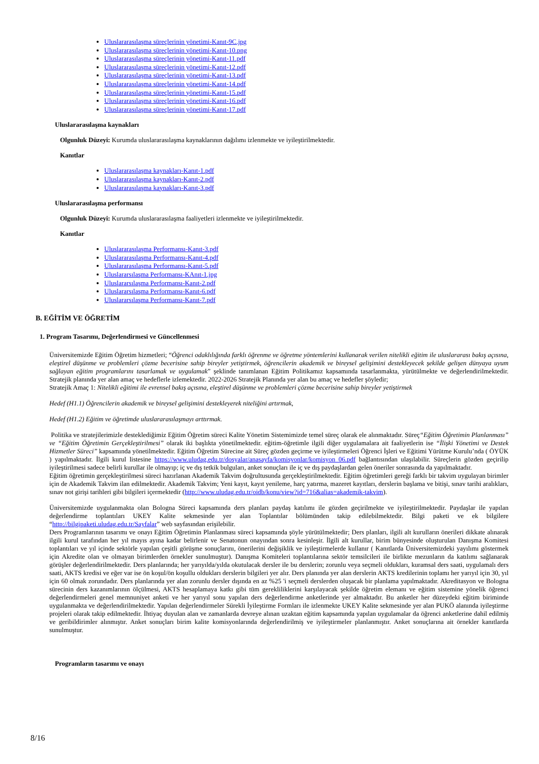Uluslararasılaşma süreçlerinin yönetimi-Kanıt-9C.jpg
Uluslararasılaşma süreçlerinin yönetimi-Kanıt-10.png
Uluslararasılaşma süreçlerinin yönetimi-Kanıt-11.pdf
Uluslararasılaşma süreçlerinin yönetimi-Kanıt-12.pdf
Uluslararasılaşma süreçlerinin yönetimi-Kanıt-13.pdf
Uluslararasılaşma süreçlerinin yönetimi-Kanıt-14.pdf
Uluslararasılaşma süreçlerinin yönetimi-Kanıt-15.pdf
Uluslararasılaşma süreçlerinin yönetimi-Kanıt-16.pdf
Uluslararasılaşma süreçlerinin yönetimi-Kanıt-17.pdf
Uluslararasılaşma kaynakları
Olgunluk Düzeyi: Kurumda uluslararasılaşma kaynaklarının dağılımı izlenmekte ve iyileştirilmektedir.
Kanıtlar
Uluslararasılaşma kaynakları-Kanıt-1.pdf
Uluslararasılaşma kaynakları-Kanıt-2.pdf
Uluslararasılaşma kaynakları-Kanıt-3.pdf
Uluslararasılaşma performansı
Olgunluk Düzeyi: Kurumda uluslararasılaşma faaliyetleri izlenmekte ve iyileştirilmektedir.
Kanıtlar
Uluslararasılaşma Performansı-Kanıt-3.pdf
Uluslararasılaşma Performansı-Kanıt-4.pdf
Uluslararasılaşma Performansı-Kanıt-5.pdf
Uluslararsılaşma Performansı-KAnıt-1.jpg
Uluslararsılaşma Performansı-Kanıt-2.pdf
Uluslararsılaşma Performansı-Kanıt-6.pdf
Uluslararsılaşma Performansı-Kanıt-7.pdf
B. EĞİTİM VE ÖĞRETİM
1. Program Tasarımı, Değerlendirmesi ve Güncellenmesi
Üniversitemizde Eğitim Öğretim hizmetleri; “Öğrenci odaklılığında farklı öğrenme ve öğretme yöntemlerini kullanarak verilen nitelikli eğitim ile uluslararası bakış açısına, eleştirel düşünme ve problemleri çözme becerisine sahip bireyler yetiştirmek, öğrencilerin akademik ve bireysel gelişimini destekleyecek şekilde gelişen dünyaya uyum sağlayan eğitim programlarını tasarlamak ve uygulamak” şeklinde tanımlanan Eğitim Politikamız kapsamında tasarlanmakta, yürütülmekte ve değerlendirilmektedir. Stratejik planında yer alan amaç ve hedeflerle izlemektedir. 2022-2026 Stratejik Planında yer alan bu amaç ve hedefler şöyledir;
Stratejik Amaç 1: Nitelikli eğitimi ile evrensel bakış açısına, eleştirel düşünme ve problemleri çözme becerisine sahip bireyler yetiştirmek
Hedef (H1.1) Öğrencilerin akademik ve bireysel gelişimini destekleyerek niteliğini artırmak,
Hedef (H1.2) Eğitim ve öğretimde uluslararasılaşmayı arttırmak.
Politika ve stratejilerimizle desteklediğimiz Eğitim Öğretim süreci Kalite Yönetim Sistemimizde temel süreç olarak ele alınmaktadır. Süreç“Eğitim Öğretimin Planlanması” ve “Eğitim Öğretimin Gerçekleştirilmesi” olarak iki başlıkta yönetilmektedir. eğitim-öğretimle ilgili diğer uygulamalara ait faaliyetlerin ise “İlişki Yönetimi ve Destek Hizmetler Süreci” kapsamında yönetilmektedir. Eğitim Öğretim Sürecine ait Süreç gözden geçirme ve iyileştirmeleri Öğrenci İşleri ve Eğitimi Yürütme Kurulu’nda ( ÖYÜK ) yapılmaktadır. İlgili kurul listesine https://www.uludag.edu.tr/dosyalar/anasayfa/komisyonlar/komisyon_06.pdf bağlantısından ulaşılabilir. Süreçlerin gözden geçirilip iyileştirilmesi sadece belirli kurullar ile olmayıp; iç ve dış tetkik bulguları, anket sonuçları ile iç ve dış paydaşlardan gelen öneriler sonrasında da yapılmaktadır.
Eğitim öğretimin gerçekleştirilmesi süreci hazırlanan Akademik Takvim doğrultusunda gerçekleştirilmektedir. Eğitim öğretimleri gereği farklı bir takvim uygulayan birimler için de Akademik Takvim ilan edilmektedir. Akademik Takvim; Yeni kayıt, kayıt yenileme, harç yatırma, mazeret kayıtları, derslerin başlama ve bitişi, sınav tarihi aralıkları, sınav not girişi tarihleri gibi bilgileri içermektedir (http://www.uludag.edu.tr/oidb/konu/view?id=716&alias=akademik-takvim).
Üniversitemizde uygulanmakta olan Bologna Süreci kapsamında ders planları paydaş katılımı ile gözden geçirilmekte ve iyileştirilmektedir. Paydaşlar ile yapılan değerlendirme toplantıları UKEY Kalite sekmesinde yer alan Toplantılar bölümünden takip edilebilmektedir. Bilgi paketi ve ek bilgilere “http://bilgipaketi.uludag.edu.tr/Sayfalar” web sayfasından erişilebilir.
Ders Programlarının tasarımı ve onayı Eğitim Öğretimin Planlanması süreci kapsamında şöyle yürütülmektedir; Ders planları, ilgili alt kurulların önerileri dikkate alınarak ilgili kurul tarafından her yıl mayıs ayına kadar belirlenir ve Senatonun onayından sonra kesinleşir. İlgili alt kurullar, birim bünyesinde oluşturulan Danışma Komitesi toplantıları ve yıl içinde sektörle yapılan çeşitli görüşme sonuçlarını, önerilerini değişiklik ve iyileştirmelerde kullanır ( Kanıtlarda Üniversitemizdeki yayılımı göstermek için Akredite olan ve olmayan birimlerden örnekler sunulmuştur). Danışma Komiteleri toplantılarına sektör temsilcileri ile birlikte mezunların da katılımı sağlanarak görüşler değerlendirilmektedir. Ders planlarında; her yarıyılda/yılda okutulacak dersler ile bu derslerin; zorunlu veya seçmeli oldukları, kuramsal ders saati, uygulamalı ders saati, AKTS kredisi ve eğer var ise ön koşul/ön koşullu oldukları derslerin bilgileri yer alır. Ders planında yer alan derslerin AKTS kredilerinin toplamı her yarıyıl için 30, yıl için 60 olmak zorundadır. Ders planlarında yer alan zorunlu dersler dışında en az %25 'i seçmeli derslerden oluşacak bir planlama yapılmaktadır. Akreditasyon ve Bologna sürecinin ders kazanımlarının ölçülmesi, AKTS hesaplamaya katkı gibi tüm gerekliliklerini karşılayacak şekilde öğretim elemanı ve eğitim sistemine yönelik öğrenci değerlendirmeleri genel memnuniyet anketi ve her yarıyıl sonu yapılan ders değerlendirme anketlerinde yer almaktadır. Bu anketler her düzeydeki eğitim biriminde uygulanmakta ve değerlendirilmektedir. Yapılan değerlendirmeler Sürekli İyileştirme Formları ile izlenmekte UKEY Kalite sekmesinde yer alan PUKÖ alanında iyileştirme projeleri olarak takip edilmektedir. İhtiyaç duyulan alan ve zamanlarda devreye alınan uzaktan eğitim kapsamında yapılan uygulamalar da öğrenci anketlerine dahil edilmiş ve geribildirimler alınmıştır. Anket sonuçları birim kalite komisyonlarında değerlendirilmiş ve iyileştirmeler planlanmıştır. Anket sonuçlarına ait örnekler kanıtlarda sunulmuştur.
Programların tasarımı ve onayı
8/16